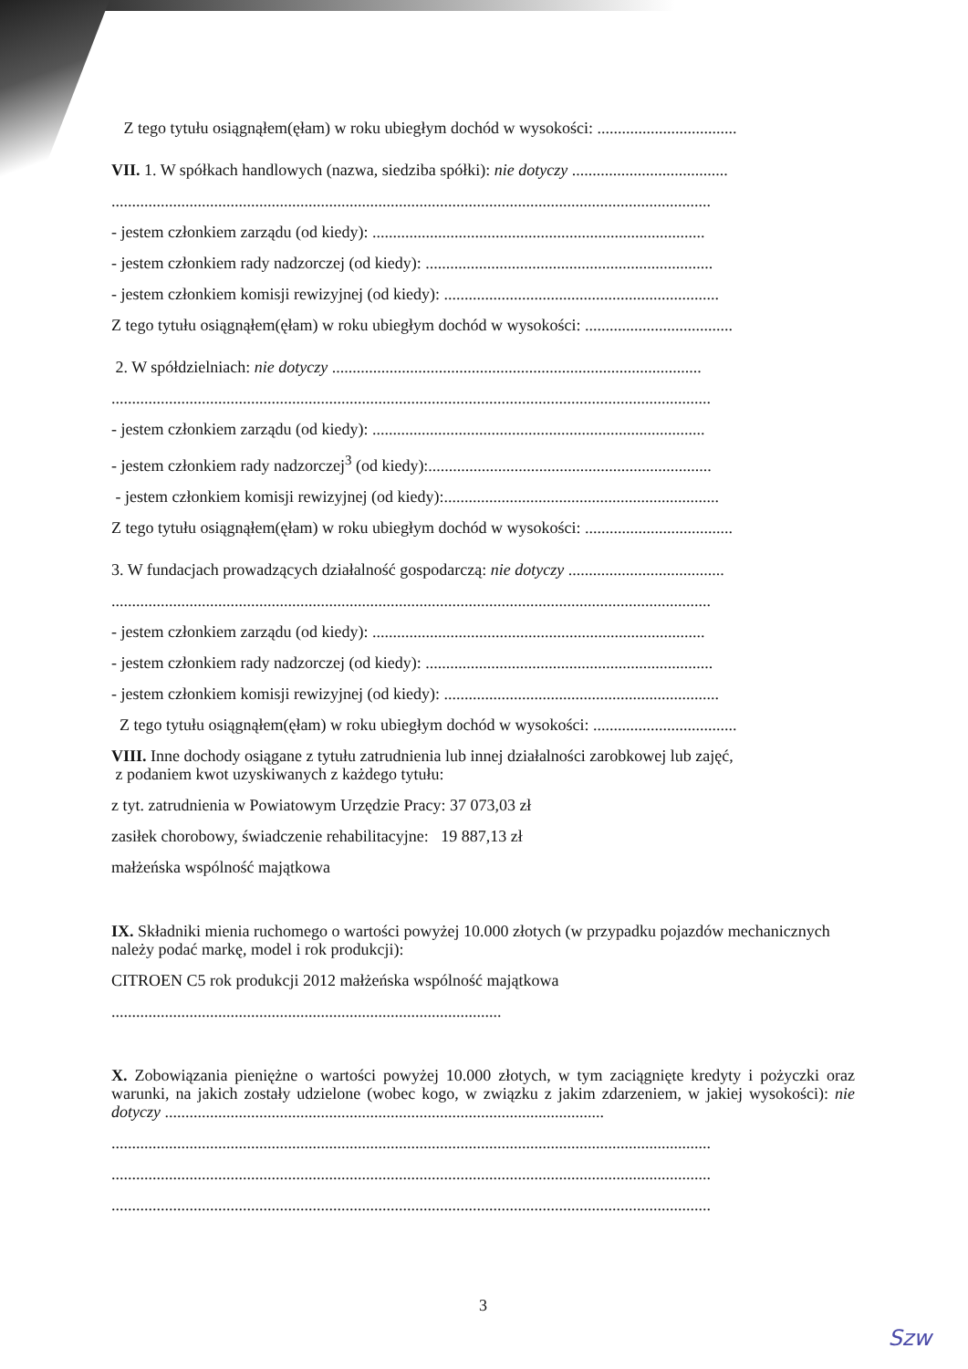Z tego tytułu osiągnąłem(ęłam) w roku ubiegłym dochód w wysokości: ..................................
VII. 1. W spółkach handlowych (nazwa, siedziba spółki): nie dotyczy ......................................
..................................................................................................................................................
- jestem członkiem zarządu (od kiedy): .................................................................................
- jestem członkiem rady nadzorczej (od kiedy): ......................................................................
- jestem członkiem komisji rewizyjnej (od kiedy): ...................................................................
Z tego tytułu osiągnąłem(ęłam) w roku ubiegłym dochód w wysokości: ....................................
2. W spółdzielniach: nie dotyczy ..........................................................................................
..................................................................................................................................................
- jestem członkiem zarządu (od kiedy): .................................................................................
- jestem członkiem rady nadzorczej<sup>3</sup> (od kiedy):.....................................................................
- jestem członkiem komisji rewizyjnej (od kiedy):...................................................................
Z tego tytułu osiągnąłem(ęłam) w roku ubiegłym dochód w wysokości: ....................................
3. W fundacjach prowadzących działalność gospodarczą: nie dotyczy ......................................
..................................................................................................................................................
- jestem członkiem zarządu (od kiedy): .................................................................................
- jestem członkiem rady nadzorczej (od kiedy): ......................................................................
- jestem członkiem komisji rewizyjnej (od kiedy): ...................................................................
Z tego tytułu osiągnąłem(ęłam) w roku ubiegłym dochód w wysokości: ...................................
VIII. Inne dochody osiągane z tytułu zatrudnienia lub innej działalności zarobkowej lub zajęć,
z podaniem kwot uzyskiwanych z każdego tytułu:
z tyt. zatrudnienia w Powiatowym Urzędzie Pracy: 37 073,03 zł
zasiłek chorobowy, świadczenie rehabilitacyjne: 19 887,13 zł
małżeńska wspólność majątkowa
IX. Składniki mienia ruchomego o wartości powyżej 10.000 złotych (w przypadku pojazdów mechanicznych należy podać markę, model i rok produkcji):
CITROEN C5 rok produkcji 2012 małżeńska wspólność majątkowa
...............................................................................................
X. Zobowiązania pieniężne o wartości powyżej 10.000 złotych, w tym zaciągnięte kredyty i pożyczki oraz warunki, na jakich zostały udzielone (wobec kogo, w związku z jakim zdarzeniem, w jakiej wysokości): nie dotyczy ...........................................................................................................
..................................................................................................................................................
..................................................................................................................................................
..................................................................................................................................................
3
Szw